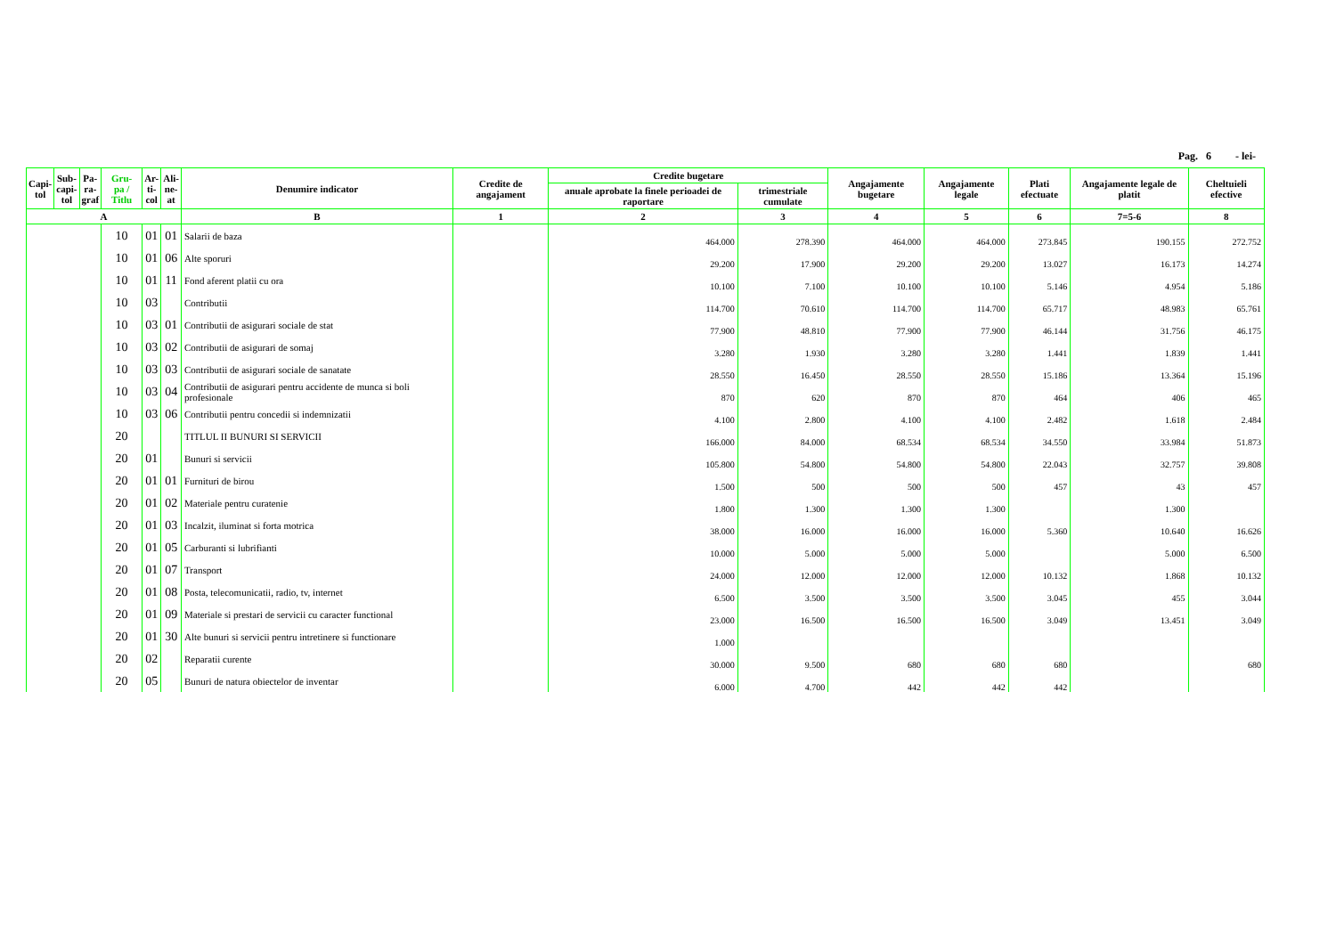Pag. 6 - lei-
| Capi- tol | Sub- capi- tol | Pa- ra- graf | Gru- pa / Titlu | Ar- ti- col | Ali- ne- at | Denumire indicator | Credite de angajament | Credite bugetare | | Angajamente bugetare | Angajamente legale | Plati efectuate | Angajamente legale de platit | Cheltuieli efective |
| --- | --- | --- | --- | --- | --- | --- | --- | --- | --- | --- | --- | --- | --- | --- |
| | | | | | | | | anuale aprobate la finele perioadei de raportare | trimestriale cumulate | | | | | |
| A | | | | | | B | 1 | 2 | 3 | 4 | 5 | 6 | 7=5-6 | 8 |
| | | | 10 | 01 | 01 | Salarii de baza | | 464.000 | 278.390 | 464.000 | 464.000 | 273.845 | 190.155 | 272.752 |
| | | | 10 | 01 | 06 | Alte sporuri | | 29.200 | 17.900 | 29.200 | 29.200 | 13.027 | 16.173 | 14.274 |
| | | | 10 | 01 | 11 | Fond aferent platii cu ora | | 10.100 | 7.100 | 10.100 | 10.100 | 5.146 | 4.954 | 5.186 |
| | | | 10 | 03 | | Contributii | | 114.700 | 70.610 | 114.700 | 114.700 | 65.717 | 48.983 | 65.761 |
| | | | 10 | 03 | 01 | Contributii de asigurari sociale de stat | | 77.900 | 48.810 | 77.900 | 77.900 | 46.144 | 31.756 | 46.175 |
| | | | 10 | 03 | 02 | Contributii de asigurari de somaj | | 3.280 | 1.930 | 3.280 | 3.280 | 1.441 | 1.839 | 1.441 |
| | | | 10 | 03 | 03 | Contributii de asigurari sociale de sanatate | | 28.550 | 16.450 | 28.550 | 28.550 | 15.186 | 13.364 | 15.196 |
| | | | 10 | 03 | 04 | Contributii de asigurari pentru accidente de munca si boli profesionale | | 870 | 620 | 870 | 870 | 464 | 406 | 465 |
| | | | 10 | 03 | 06 | Contributii pentru concedii si indemnizatii | | 4.100 | 2.800 | 4.100 | 4.100 | 2.482 | 1.618 | 2.484 |
| | | | 20 | | | TITLUL II BUNURI SI SERVICII | | 166.000 | 84.000 | 68.534 | 68.534 | 34.550 | 33.984 | 51.873 |
| | | | 20 | 01 | | Bunuri si servicii | | 105.800 | 54.800 | 54.800 | 54.800 | 22.043 | 32.757 | 39.808 |
| | | | 20 | 01 | 01 | Furnituri de birou | | 1.500 | 500 | 500 | 500 | 457 | 43 | 457 |
| | | | 20 | 01 | 02 | Materiale pentru curatenie | | 1.800 | 1.300 | 1.300 | 1.300 | | 1.300 | |
| | | | 20 | 01 | 03 | Incalzit, iluminat si forta motrica | | 38.000 | 16.000 | 16.000 | 16.000 | 5.360 | 10.640 | 16.626 |
| | | | 20 | 01 | 05 | Carburanti si lubrifianti | | 10.000 | 5.000 | 5.000 | 5.000 | | 5.000 | 6.500 |
| | | | 20 | 01 | 07 | Transport | | 24.000 | 12.000 | 12.000 | 12.000 | 10.132 | 1.868 | 10.132 |
| | | | 20 | 01 | 08 | Posta, telecomunicatii, radio, tv, internet | | 6.500 | 3.500 | 3.500 | 3.500 | 3.045 | 455 | 3.044 |
| | | | 20 | 01 | 09 | Materiale si prestari de servicii cu caracter functional | | 23.000 | 16.500 | 16.500 | 16.500 | 3.049 | 13.451 | 3.049 |
| | | | 20 | 01 | 30 | Alte bunuri si servicii pentru intretinere si functionare | | 1.000 | | | | | | |
| | | | 20 | 02 | | Reparatii curente | | 30.000 | 9.500 | 680 | 680 | 680 | | 680 |
| | | | 20 | 05 | | Bunuri de natura obiectelor de inventar | | 6.000 | 4.700 | 442 | 442 | 442 | | |